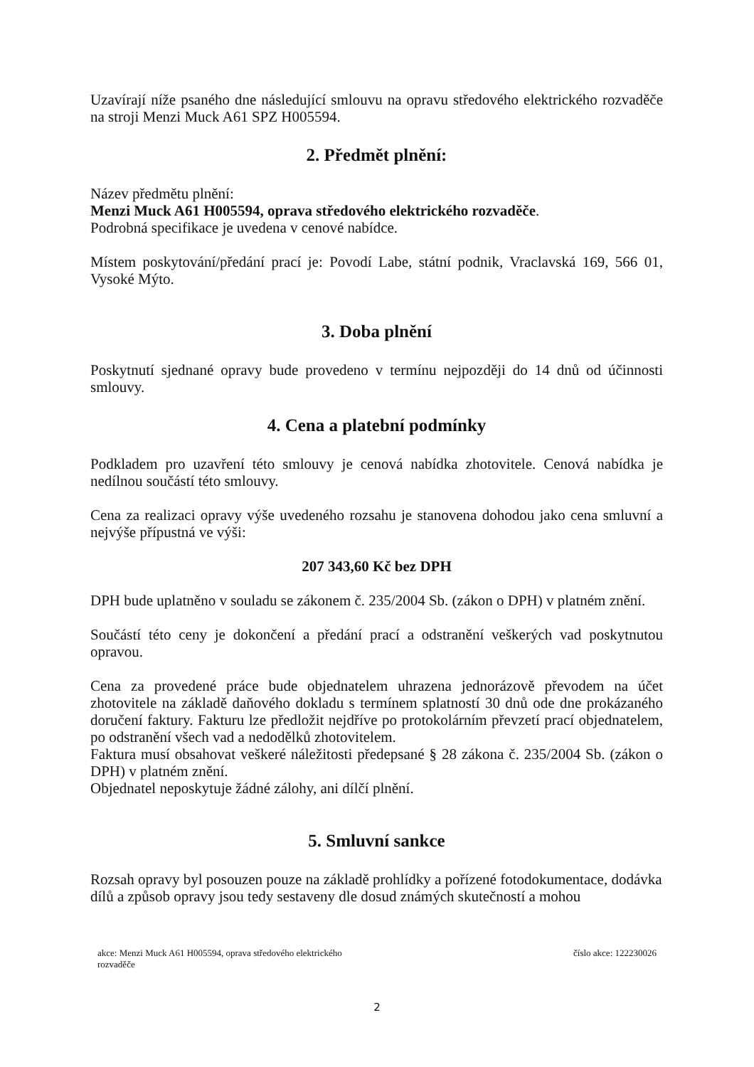Uzavírají níže psaného dne následující smlouvu na opravu středového elektrického rozvaděče na stroji Menzi Muck A61 SPZ H005594.
2. Předmět plnění:
Název předmětu plnění:
Menzi Muck A61 H005594, oprava středového elektrického rozvaděče.
Podrobná specifikace je uvedena v cenové nabídce.
Místem poskytování/předání prací je: Povodí Labe, státní podnik, Vraclavská 169, 566 01, Vysoké Mýto.
3. Doba plnění
Poskytnutí sjednané opravy bude provedeno v termínu nejpozději do 14 dnů od účinnosti smlouvy.
4. Cena a platební podmínky
Podkladem pro uzavření této smlouvy je cenová nabídka zhotovitele. Cenová nabídka je nedílnou součástí této smlouvy.
Cena za realizaci opravy výše uvedeného rozsahu je stanovena dohodou jako cena smluvní a nejvýše přípustná ve výši:
207 343,60 Kč bez DPH
DPH bude uplatněno v souladu se zákonem č. 235/2004 Sb. (zákon o DPH) v platném znění.
Součástí této ceny je dokončení a předání prací a odstranění veškerých vad poskytnutou opravou.
Cena za provedené práce bude objednatelem uhrazena jednorázově převodem na účet zhotovitele na základě daňového dokladu s termínem splatností 30 dnů ode dne prokázaného doručení faktury. Fakturu lze předložit nejdříve po protokolárním převzetí prací objednatelem, po odstranění všech vad a nedodělků zhotovitelem.
Faktura musí obsahovat veškeré náležitosti předepsané § 28 zákona č. 235/2004 Sb. (zákon o DPH) v platném znění.
Objednatel neposkytuje žádné zálohy, ani dílčí plnění.
5. Smluvní sankce
Rozsah opravy byl posouzen pouze na základě prohlídky a pořízené fotodokumentace, dodávka dílů a způsob opravy jsou tedy sestaveny dle dosud známých skutečností a mohou
akce: Menzi Muck A61 H005594, oprava středového elektrického
rozvaděče
číslo akce: 122230026
2